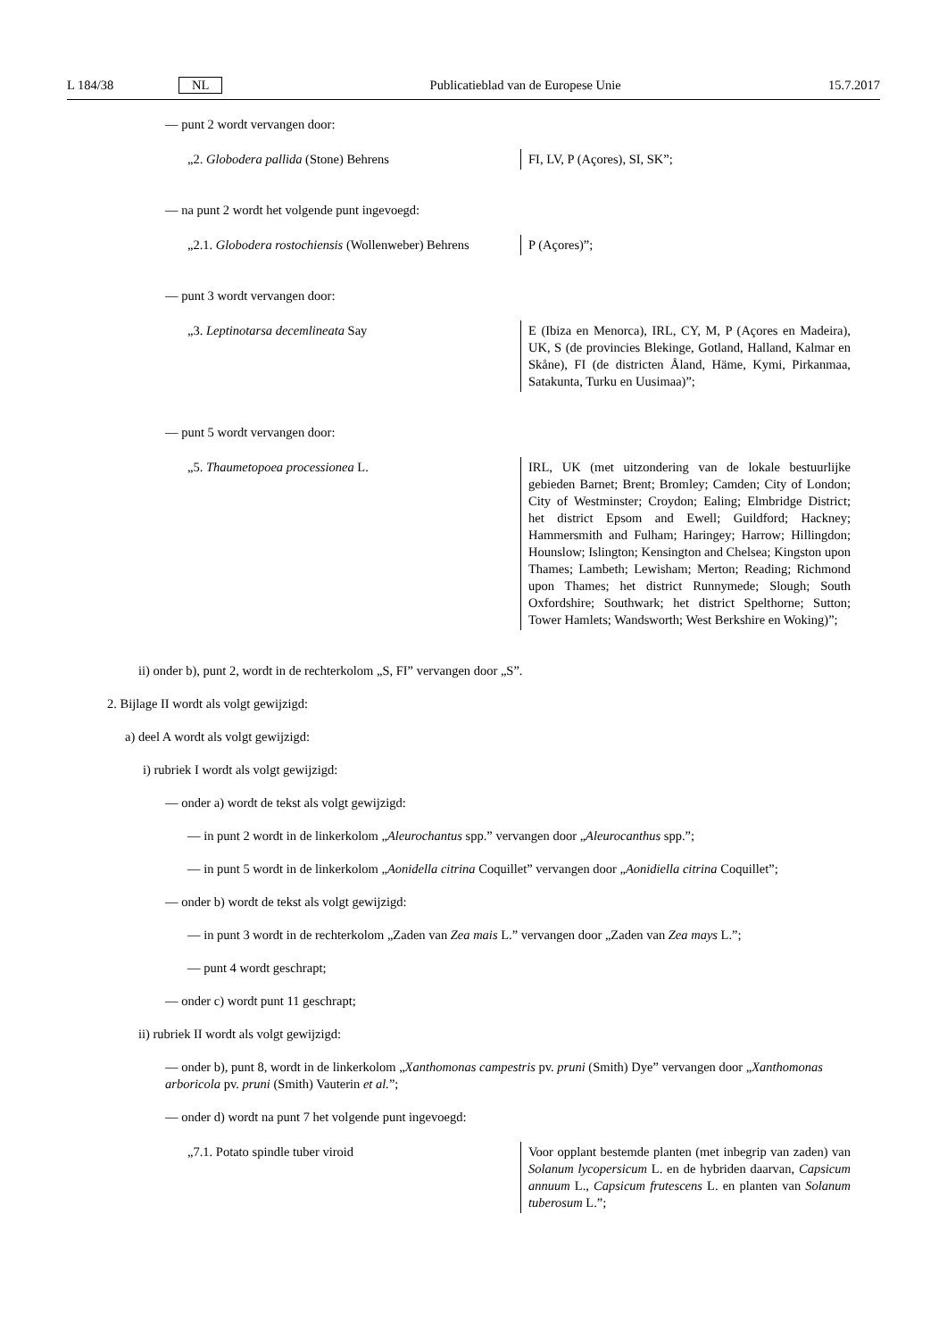L 184/38 NL Publicatieblad van de Europese Unie 15.7.2017
— punt 2 wordt vervangen door:
| „2. Globodera pallida (Stone) Behrens | FI, LV, P (Açores), SI, SK”; |
— na punt 2 wordt het volgende punt ingevoegd:
| „2.1. Globodera rostochiensis (Wollenweber) Behrens | P (Açores)”; |
— punt 3 wordt vervangen door:
| „3. Leptinotarsa decemlineata Say | E (Ibiza en Menorca), IRL, CY, M, P (Açores en Madeira), UK, S (de provincies Blekinge, Gotland, Halland, Kalmar en Skåne), FI (de districten Åland, Häme, Kymi, Pirkanmaa, Satakunta, Turku en Uusimaa)”; |
— punt 5 wordt vervangen door:
| „5. Thaumetopoea processionea L. | IRL, UK (met uitzondering van de lokale bestuurlijke gebieden Barnet; Brent; Bromley; Camden; City of London; City of Westminster; Croydon; Ealing; Elmbridge District; het district Epsom and Ewell; Guildford; Hackney; Hammersmith and Fulham; Haringey; Harrow; Hillingdon; Hounslow; Islington; Kensington and Chelsea; Kingston upon Thames; Lambeth; Lewisham; Merton; Reading; Richmond upon Thames; het district Runnymede; Slough; South Oxfordshire; Southwark; het district Spelthorne; Sutton; Tower Hamlets; Wandsworth; West Berkshire en Woking)”; |
ii) onder b), punt 2, wordt in de rechterkolom „S, FI” vervangen door „S”.
2. Bijlage II wordt als volgt gewijzigd:
a) deel A wordt als volgt gewijzigd:
i) rubriek I wordt als volgt gewijzigd:
— onder a) wordt de tekst als volgt gewijzigd:
— in punt 2 wordt in de linkerkolom „Aleurochantus spp.” vervangen door „Aleurocanthus spp.”;
— in punt 5 wordt in de linkerkolom „Aonidella citrina Coquillet” vervangen door „Aonidiella citrina Coquillet”;
— onder b) wordt de tekst als volgt gewijzigd:
— in punt 3 wordt in de rechterkolom „Zaden van Zea mais L.” vervangen door „Zaden van Zea mays L.”;
— punt 4 wordt geschrapt;
— onder c) wordt punt 11 geschrapt;
ii) rubriek II wordt als volgt gewijzigd:
— onder b), punt 8, wordt in de linkerkolom „Xanthomonas campestris pv. pruni (Smith) Dye” vervangen door „Xanthomonas arboricola pv. pruni (Smith) Vauterin et al.”;
— onder d) wordt na punt 7 het volgende punt ingevoegd:
| „7.1. Potato spindle tuber viroid | Voor opplant bestemde planten (met inbegrip van zaden) van Solanum lycopersicum L. en de hybriden daarvan, Capsicum annuum L., Capsicum frutescens L. en planten van Solanum tuberosum L.”; |